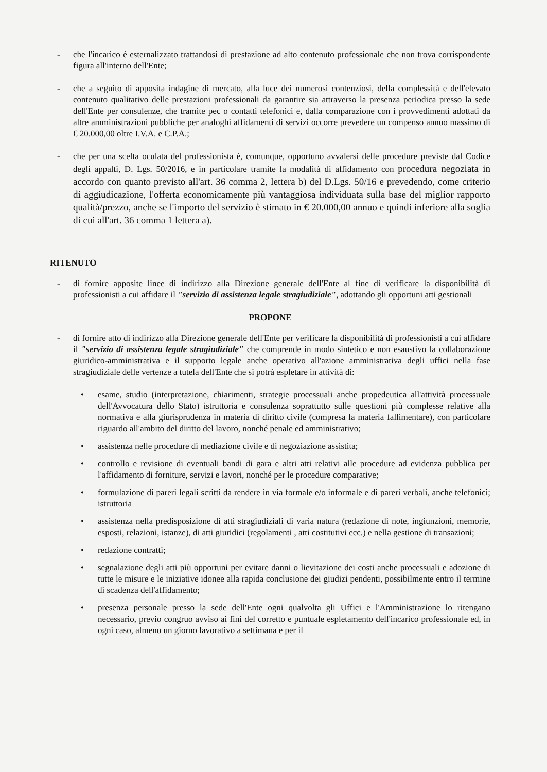- che l'incarico è esternalizzato trattandosi di prestazione ad alto contenuto professionale che non trova corrispondente figura all'interno dell'Ente;
- che a seguito di apposita indagine di mercato, alla luce dei numerosi contenziosi, della complessità e dell'elevato contenuto qualitativo delle prestazioni professionali da garantire sia attraverso la presenza periodica presso la sede dell'Ente per consulenze, che tramite pec o contatti telefonici e, dalla comparazione con i provvedimenti adottati da altre amministrazioni pubbliche per analoghi affidamenti di servizi occorre prevedere un compenso annuo massimo di € 20.000,00 oltre I.V.A. e C.P.A.;
- che per una scelta oculata del professionista è, comunque, opportuno avvalersi delle procedure previste dal Codice degli appalti, D. Lgs. 50/2016, e in particolare tramite la modalità di affidamento con procedura negoziata in accordo con quanto previsto all'art. 36 comma 2, lettera b) del D.Lgs. 50/16 e prevedendo, come criterio di aggiudicazione, l'offerta economicamente più vantaggiosa individuata sulla base del miglior rapporto qualità/prezzo, anche se l'importo del servizio è stimato in € 20.000,00 annuo e quindi inferiore alla soglia di cui all'art. 36 comma 1 lettera a).
RITENUTO
- di fornire apposite linee di indirizzo alla Direzione generale dell'Ente al fine di verificare la disponibilità di professionisti a cui affidare il "servizio di assistenza legale stragiudiziale", adottando gli opportuni atti gestionali
PROPONE
- di fornire atto di indirizzo alla Direzione generale dell'Ente per verificare la disponibilità di professionisti a cui affidare il "servizio di assistenza legale stragiudiziale" che comprende in modo sintetico e non esaustivo la collaborazione giuridico-amministrativa e il supporto legale anche operativo all'azione amministrativa degli uffici nella fase stragiudiziale delle vertenze a tutela dell'Ente che si potrà espletare in attività di:
• esame, studio (interpretazione, chiarimenti, strategie processuali anche propedeutica all'attività processuale dell'Avvocatura dello Stato) istruttoria e consulenza soprattutto sulle questioni più complesse relative alla normativa e alla giurisprudenza in materia di diritto civile (compresa la materia fallimentare), con particolare riguardo all'ambito del diritto del lavoro, nonché penale ed amministrativo;
• assistenza nelle procedure di mediazione civile e di negoziazione assistita;
• controllo e revisione di eventuali bandi di gara e altri atti relativi alle procedure ad evidenza pubblica per l'affidamento di forniture, servizi e lavori, nonché per le procedure comparative;
• formulazione di pareri legali scritti da rendere in via formale e/o informale e di pareri verbali, anche telefonici; istruttoria
• assistenza nella predisposizione di atti stragiudiziali di varia natura (redazione di note, ingiunzioni, memorie, esposti, relazioni, istanze), di atti giuridici (regolamenti , atti costitutivi ecc.) e nella gestione di transazioni;
• redazione contratti;
• segnalazione degli atti più opportuni per evitare danni o lievitazione dei costi anche processuali e adozione di tutte le misure e le iniziative idonee alla rapida conclusione dei giudizi pendenti, possibilmente entro il termine di scadenza dell'affidamento;
• presenza personale presso la sede dell'Ente ogni qualvolta gli Uffici e l'Amministrazione lo ritengano necessario, previo congruo avviso ai fini del corretto e puntuale espletamento dell'incarico professionale ed, in ogni caso, almeno un giorno lavorativo a settimana e per il